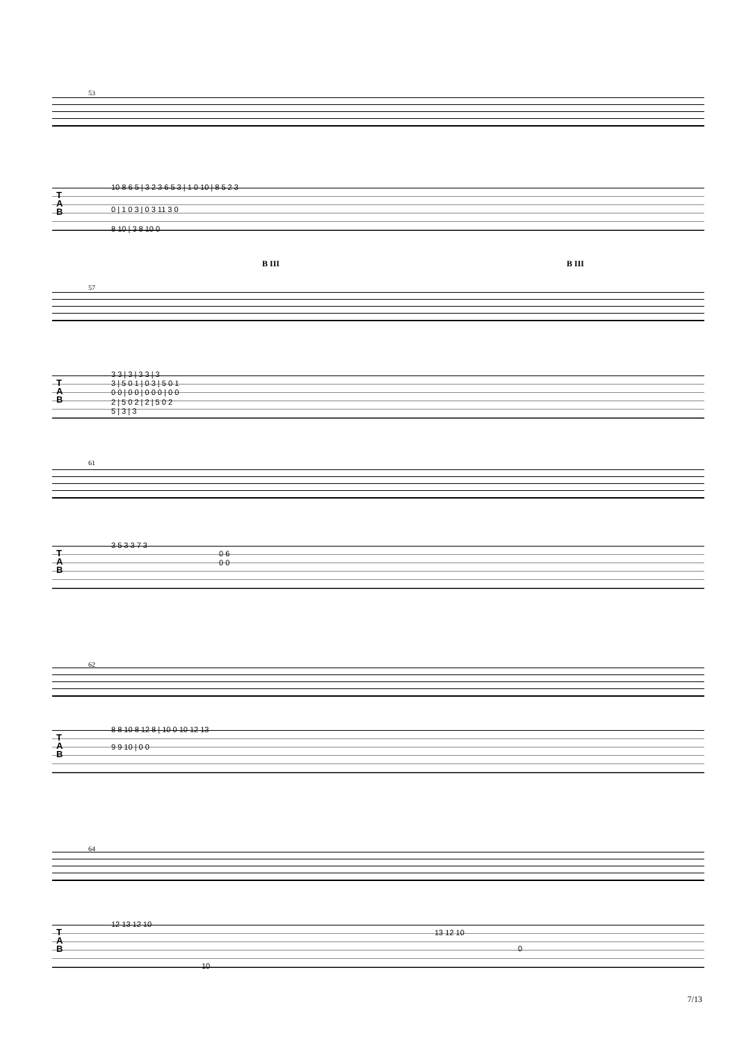53
T
A
B
10 8 6 5 | 3 2 3 6 5 3 | 1 0 10 | 8 5 2 3
0 | 1 0 3 | 0 3 11 3 0
8 10 | 3 8 10 0
57
B III B III
T
A
B
3 3 | 3 | 3 3 | 3
3 | 5 0 1 | 0 3 | 5 0 1
0 0 | 0 0 | 0 0 0 | 0 0
2 | 5 0 2 | 2 | 5 0 2
5 | 3 | 3
61
T
A
B
3 5 3 3 7 3
0 6
0 0
62
T
A
B
8 8 10 8 12 8 | 10 0 10 12 13
9 9 10 | 0 0
64
T
A
B
12 13 12 10
13 12 10
0
10
7/13